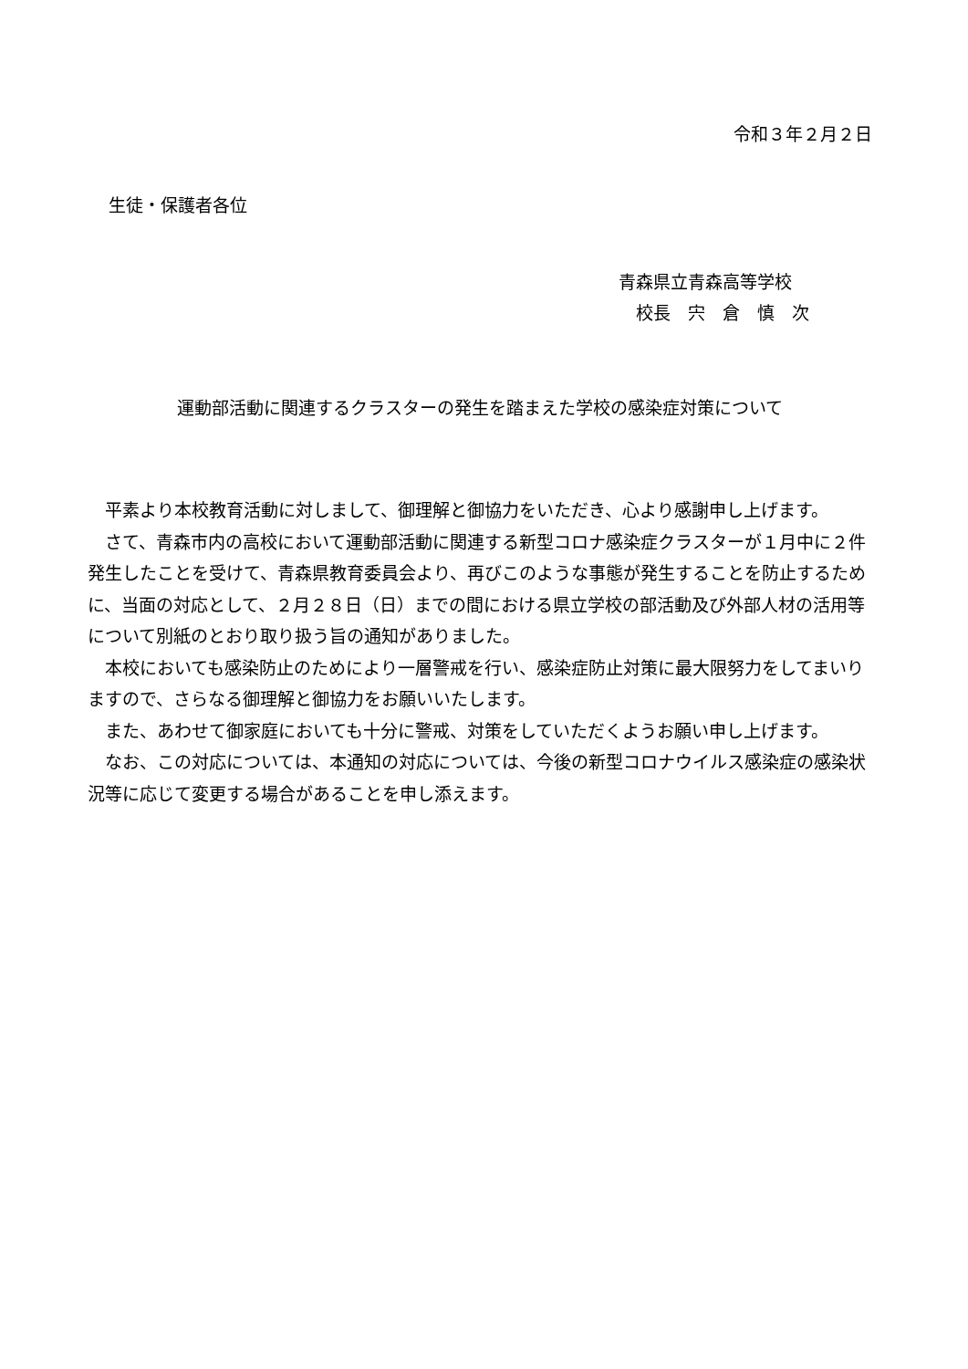令和３年２月２日
生徒・保護者各位
青森県立青森高等学校
　校長　宍　倉　慎　次
運動部活動に関連するクラスターの発生を踏まえた学校の感染症対策について
平素より本校教育活動に対しまして、御理解と御協力をいただき、心より感謝申し上げます。
さて、青森市内の高校において運動部活動に関連する新型コロナ感染症クラスターが１月中に２件発生したことを受けて、青森県教育委員会より、再びこのような事態が発生することを防止するために、当面の対応として、２月２８日（日）までの間における県立学校の部活動及び外部人材の活用等について別紙のとおり取り扱う旨の通知がありました。
本校においても感染防止のためにより一層警戒を行い、感染症防止対策に最大限努力をしてまいりますので、さらなる御理解と御協力をお願いいたします。
また、あわせて御家庭においても十分に警戒、対策をしていただくようお願い申し上げます。
なお、この対応については、本通知の対応については、今後の新型コロナウイルス感染症の感染状況等に応じて変更する場合があることを申し添えます。